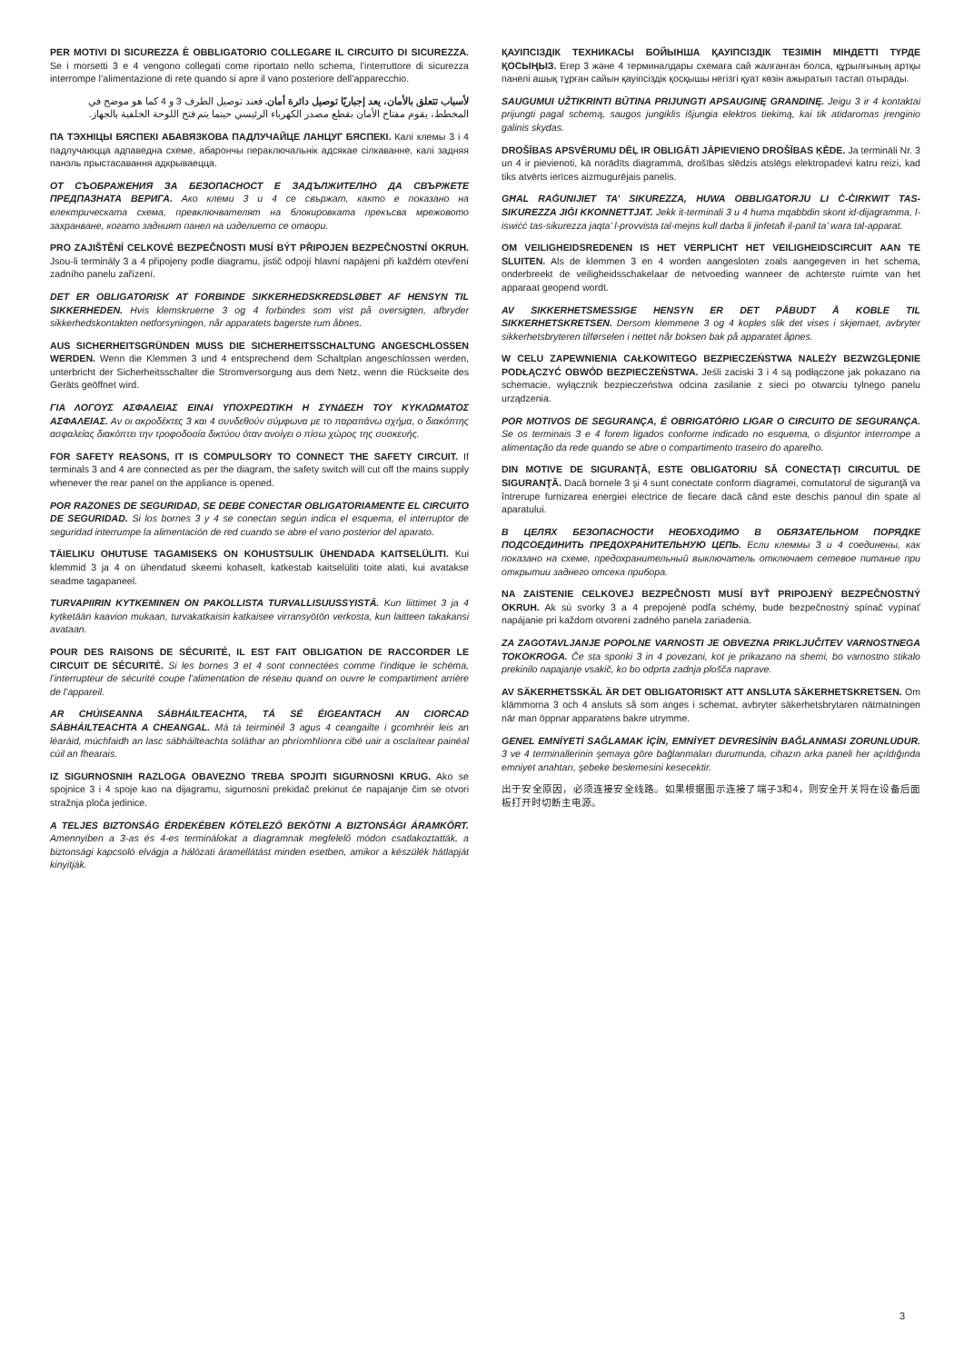PER MOTIVI DI SICUREZZA È OBBLIGATORIO COLLEGARE IL CIRCUITO DI SICUREZZA. Se i morsetti 3 e 4 vengono collegati come riportato nello schema, l’interruttore di sicurezza interrompe l’alimentazione di rete quando si apre il vano posteriore dell’apparecchio.
لأسباب تتعلق بالأمان، يعد إجباريًا توصيل دائرة أمان. فعند توصيل الطرف 3 و 4 كما هو موضح في المخطط، يقوم مفتاح الأمان بقطع مصدر الكهرباء الرئيسي حينما يتم فتح اللوحة الخلفية بالجهاز.
ПА ТЭХНІЦЫ БЯСПЕКІ АБАВЯЗКОВА ПАДЛУЧАЙЦЕ ЛАНЦУГ БЯСПЕКІ. Калі клемы 3 і 4 падлучаюцца адпаведна схеме, абарончы пераключальнік адсякае сілкаванне, калі задняя панэль прыстасавання адкрываецца.
ОТ СЪОБРАЖЕНИЯ ЗА БЕЗОПАСНОСТ Е ЗАДЪЛЖИТЕЛНО ДА СВЪРЖЕТЕ ПРЕДПАЗНАТА ВЕРИГА. Ако клеми 3 и 4 се свържат, както е показано на електрическата схема, превключвателят на блокировката прекъсва мрежовото захранване, когато задният панел на изделието се отвори.
PRO ZAJIŠTĚNÍ CELKOVÉ BEZPEČNOSTI MUSÍ BÝT PŘIPOJEN BEZPEČNOSTNÍ OKRUH. Jsou-li terminály 3 a 4 připojeny podle diagramu, jistič odpojí hlavní napájení při každém otevření zadního panelu zařízení.
DET ER OBLIGATORISK AT FORBINDE SIKKERHEDSKREDSLØBET AF HENSYN TIL SIKKERHEDEN. Hvis klemskruerne 3 og 4 forbindes som vist på oversigten, afbryder sikkerhedskontakten netforsyningen, når apparatets bagerste rum åbnes.
AUS SICHERHEITSGRÜNDEN MUSS DIE SICHERHEITSSCHALTUNG ANGESCHLOSSEN WERDEN. Wenn die Klemmen 3 und 4 entsprechend dem Schaltplan angeschlossen werden, unterbricht der Sicherheitsschalter die Stromversorgung aus dem Netz, wenn die Rückseite des Geräts geöffnet wird.
ΓΙΑ ΛΟΓΟΥΣ ΑΣΦΑΛΕΙΑΣ ΕΙΝΑΙ ΥΠΟΧΡΕΩΤΙΚΗ Η ΣΥΝΔΕΣΗ ΤΟΥ ΚΥΚΛΩΜΑΤΟΣ ΑΣΦΑΛΕΙΑΣ. Αν οι ακροδέκτες 3 και 4 συνδεθούν σύμφωνα με το παραπάνω σχήμα, ο διακόπτης ασφαλείας διακόπτει την τροφοδοσία δικτύου όταν ανοίγει ο πίσω χώρος της συσκευής.
FOR SAFETY REASONS, IT IS COMPULSORY TO CONNECT THE SAFETY CIRCUIT. If terminals 3 and 4 are connected as per the diagram, the safety switch will cut off the mains supply whenever the rear panel on the appliance is opened.
POR RAZONES DE SEGURIDAD, SE DEBE CONECTAR OBLIGATORIAMENTE EL CIRCUITO DE SEGURIDAD. Si los bornes 3 y 4 se conectan según indica el esquema, el interruptor de seguridad interrumpe la alimentación de red cuando se abre el vano posterior del aparato.
TÄIELIKU OHUTUSE TAGAMISEKS ON KOHUSTSULIK ÜHENDADA KAITSELÜLITI. Kui klemmid 3 ja 4 on ühendatud skeemi kohaselt, katkestab kaitselüliti toite alati, kui avatakse seadme tagapaneel.
TURVAPIIRIN KYTKEMINEN ON PAKOLLISTA TURVALLISUUSSYISTÄ. Kun liittimet 3 ja 4 kytketään kaavion mukaan, turvakatkaisin katkaisee virransyötön verkosta, kun laitteen takakansi avataan.
POUR DES RAISONS DE SÉCURITÉ, IL EST FAIT OBLIGATION DE RACCORDER LE CIRCUIT DE SÉCURITÉ. Si les bornes 3 et 4 sont connectées comme l’indique le schéma, l’interrupteur de sécurité coupe l’alimentation de réseau quand on ouvre le compartiment arrière de l’appareil.
AR CHÚISEANNA SÁBHÁILTEACHTA, TÁ SÉ ÉIGEANTACH AN CIORCAD SÁBHÁILTEACHTA A CHEANGAL. Má tá teirminéil 3 agus 4 ceangailte i gcomhréir leis an léaráid, múchfaidh an lasc sábháilteachta soláthar an phríomhlíonra cibé uair a osclaítear painéal cúil an fhearais.
IZ SIGURNOSNIH RAZLOGA OBAVEZNO TREBA SPOJITI SIGURNOSNI KRUG. Ako se spojnice 3 i 4 spoje kao na dijagramu, sigurnosni prekidač prekinut će napajanje čim se otvori stražnja ploča jedinice.
A TELJES BIZTONSÁG ÉRDEKÉBEN KÖTELEZŐ BEKÖTNI A BIZTONSÁGI ÁRAMKÖRT. Amennyiben a 3-as és 4-es terminálokat a diagramnak megfelelő módon csatlakoztatták, a biztonsági kapcsoló elvágja a hálózati áramellátást minden esetben, amikor a készülék hátlapját kinyitják.
ҚАУІПСІЗДІК ТЕХНИКАСЫ БОЙЫНША ҚАУІПСІЗДІК ТЕЗІМІН МІНДЕТТІ ТҮРДЕ ҚОСЫҢЫЗ. Егер 3 және 4 терминалдары схемаға сай жалғанған болса, құрылғының артқы панелі ашық тұрған сайын қауіпсіздік қосқышы негізгі қуат көзін ажыратып тастап отырады.
SAUGUMUI UŽTIKRINTI BŪTINA PRIJUNGTI APSAUGINĘ GRANDINĘ. Jeigu 3 ir 4 kontaktai prijungti pagal schemą, saugos jungiklis išjungia elektros tiekimą, kai tik atidaromas įrenginio galinis skydas.
DROŠĪBAS APSVĒRUMU DĒĻ IR OBLIGĀTI JĀPIEVIENO DROŠĪBAS ĶĒDE. Ja termināli Nr. 3 un 4 ir pievienoti, kā norādīts diagrammā, drošības slēdzis atslēgs elektropadevi katru reizi, kad tiks atvērts ierīces aizmugurējais panelis.
GĦAL RAĠUNIJIET TA’ SIKUREZZA, HUWA OBBLIGATORJU LI Ċ-ĊIRKWIT TAS-SIKUREZZA JIĠI KKONNETTJAT. Jekk it-terminali 3 u 4 huma mqabbdin skont id-dijagramma, l-iswiċċ tas-sikurezza jaqta’ l-provvista tal-mejns kull darba li jinfetaħ il-panil ta’ wara tal-apparat.
OM VEILIGHEIDSREDENEN IS HET VERPLICHT HET VEILIGHEIDSCIRCUIT AAN TE SLUITEN. Als de klemmen 3 en 4 worden aangesloten zoals aangegeven in het schema, onderbreekt de veiligheidsschakelaar de netvoeding wanneer de achterste ruimte van het apparaat geopend wordt.
AV SIKKERHETSMESSIGE HENSYN ER DET PÅBUDT Å KOBLE TIL SIKKERHETSKRETSEN. Dersom klemmene 3 og 4 koples slik det vises i skjemaet, avbryter sikkerhetsbryteren tilførselen i nettet når boksen bak på apparatet åpnes.
W CELU ZAPEWNIENIA CAŁKOWITEGO BEZPIECZEŃSTWA NALEŻY BEZWZGLĘDNIE PODŁĄCZYĆ OBWÓD BEZPIECZEŃSTWA. Jeśli zaciski 3 i 4 są podłączone jak pokazano na schemacie, wyłącznik bezpieczeństwa odcina zasilanie z sieci po otwarciu tylnego panelu urządzenia.
POR MOTIVOS DE SEGURANÇA, É OBRIGATÓRIO LIGAR O CIRCUITO DE SEGURANÇA. Se os terminais 3 e 4 forem ligados conforme indicado no esquema, o disjuntor interrompe a alimentação da rede quando se abre o compartimento traseiro do aparelho.
DIN MOTIVE DE SIGURANŢĂ, ESTE OBLIGATORIU SĂ CONECTAŢI CIRCUITUL DE SIGURANŢĂ. Dacă bornele 3 şi 4 sunt conectate conform diagramei, comutatorul de siguranţă va întrerupe furnizarea energiei electrice de fiecare dacă când este deschis panoul din spate al aparatului.
В ЦЕЛЯХ БЕЗОПАСНОСТИ НЕОБХОДИМО В ОБЯЗАТЕЛЬНОМ ПОРЯДКЕ ПОДСОЕДИНИТЬ ПРЕДОХРАНИТЕЛЬНУЮ ЦЕПЬ. Если клеммы 3 и 4 соединены, как показано на схеме, предохранительный выключатель отключает сетевое питание при открытии заднего отсека прибора.
NA ZAISTENIE CELKOVEJ BEZPEČNOSTI MUSÍ BYŤ PRIPOJENÝ BEZPEČNOSTNÝ OKRUH. Ak sú svorky 3 a 4 prepojené podľa schémy, bude bezpečnostný spínač vypínať napájanie pri každom otvorení zadného panela zariadenia.
ZA ZAGOTAVLJANJE POPOLNE VARNOSTI JE OBVEZNA PRIKLJUČITEV VARNOSTNEGA TOKOKROGA. Če sta sponki 3 in 4 povezani, kot je prikazano na shemi, bo varnostno stikalo prekinilo napajanje vsakič, ko bo odprta zadnja plošča naprave.
AV SÄKERHETSSKÄL ÄR DET OBLIGATORISKT ATT ANSLUTA SÄKERHETSKRETSEN. Om klämmorna 3 och 4 ansluts så som anges i schemat, avbryter säkerhetsbrytaren nätmatningen när man öppnar apparatens bakre utrymme.
GENEL EMNİYETİ SAĞLAMAK İÇİN, EMNİYET DEVRESİNİN BAĞLANMASI ZORUNLUDUR. 3 ve 4 terminallerinin şemaya göre bağlanmaları durumunda, cihazın arka paneli her açıldığında emniyet anahtarı, şebeke beslemesini kesecektir.
出于安全原因，必须连接安全线路。如果根据图示连接了端子3和4，则安全开关将在设备后面板打开时切断主电源。
3